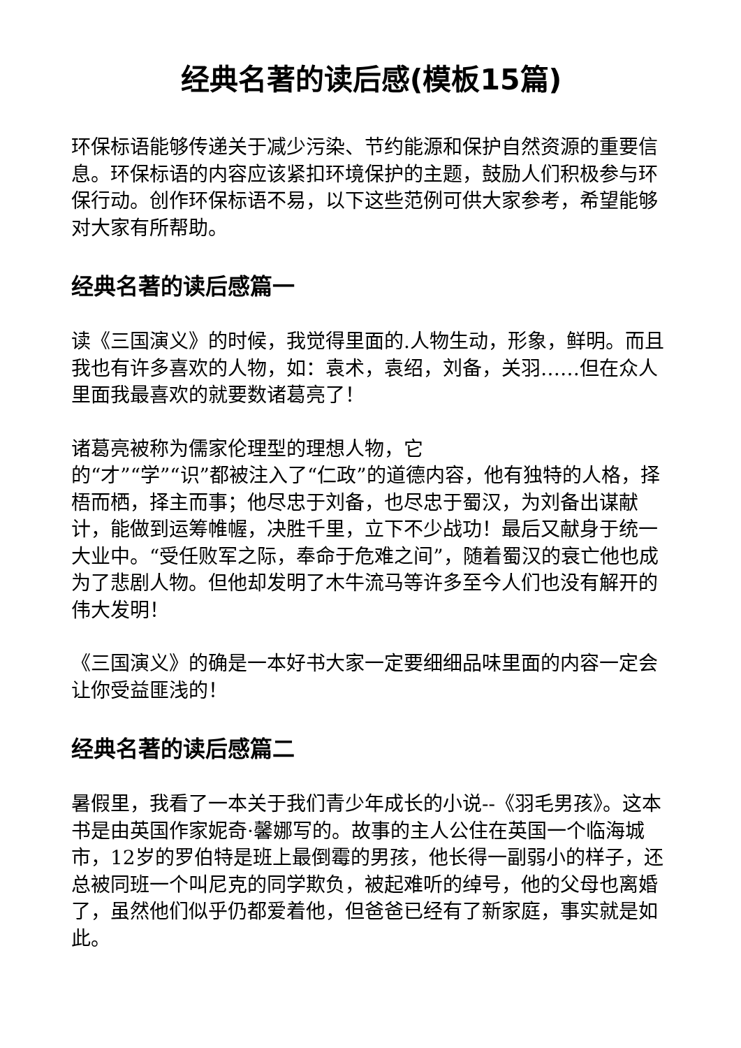经典名著的读后感(模板15篇)
环保标语能够传递关于减少污染、节约能源和保护自然资源的重要信息。环保标语的内容应该紧扣环境保护的主题，鼓励人们积极参与环保行动。创作环保标语不易，以下这些范例可供大家参考，希望能够对大家有所帮助。
经典名著的读后感篇一
读《三国演义》的时候，我觉得里面的.人物生动，形象，鲜明。而且我也有许多喜欢的人物，如：袁术，袁绍，刘备，关羽……但在众人里面我最喜欢的就要数诸葛亮了！
诸葛亮被称为儒家伦理型的理想人物，它
的“才”“学”“识”都被注入了“仁政”的道德内容，他有独特的人格，择梧而栖，择主而事；他尽忠于刘备，也尽忠于蜀汉，为刘备出谋献计，能做到运筹帷幄，决胜千里，立下不少战功！最后又献身于统一大业中。“受任败军之际，奉命于危难之间”，随着蜀汉的衰亡他也成为了悲剧人物。但他却发明了木牛流马等许多至今人们也没有解开的伟大发明！
《三国演义》的确是一本好书大家一定要细细品味里面的内容一定会让你受益匪浅的！
经典名著的读后感篇二
暑假里，我看了一本关于我们青少年成长的小说--《羽毛男孩》。这本书是由英国作家妮奇·馨娜写的。故事的主人公住在英国一个临海城市，12岁的罗伯特是班上最倒霉的男孩，他长得一副弱小的样子，还总被同班一个叫尼克的同学欺负，被起难听的绰号，他的父母也离婚了，虽然他们似乎仍都爱着他，但爸爸已经有了新家庭，事实就是如此。